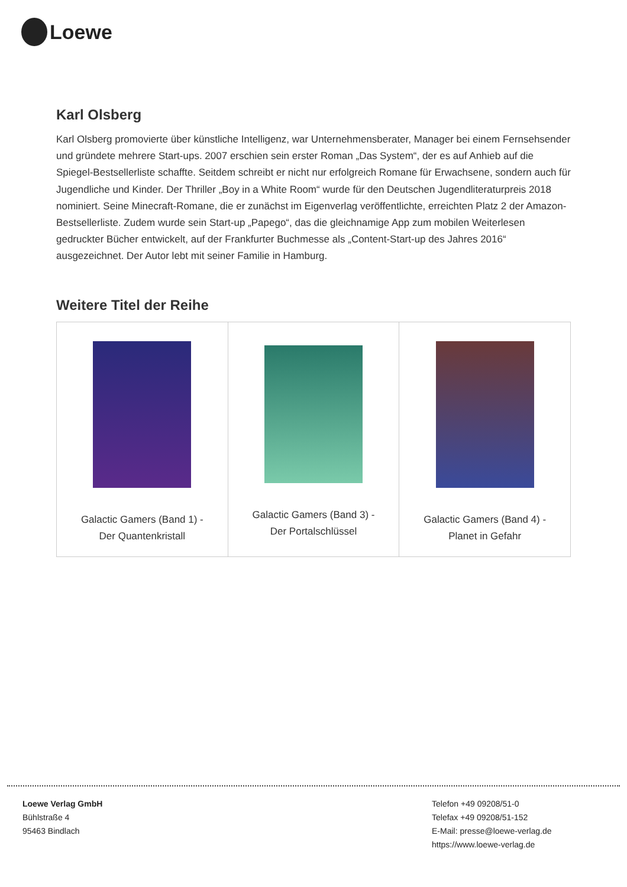Loewe
Karl Olsberg
Karl Olsberg promovierte über künstliche Intelligenz, war Unternehmensberater, Manager bei einem Fernsehsender und gründete mehrere Start-ups. 2007 erschien sein erster Roman „Das System“, der es auf Anhieb auf die Spiegel-Bestsellerliste schaffte. Seitdem schreibt er nicht nur erfolgreich Romane für Erwachsene, sondern auch für Jugendliche und Kinder. Der Thriller „Boy in a White Room“ wurde für den Deutschen Jugendliteraturpreis 2018 nominiert. Seine Minecraft-Romane, die er zunächst im Eigenverlag veröffentlichte, erreichten Platz 2 der Amazon-Bestsellerliste. Zudem wurde sein Start-up „Papego“, das die gleichnamige App zum mobilen Weiterlesen gedruckter Bücher entwickelt, auf der Frankfurter Buchmesse als „Content-Start-up des Jahres 2016“ ausgezeichnet. Der Autor lebt mit seiner Familie in Hamburg.
Weitere Titel der Reihe
| Galactic Gamers (Band 1) - Der Quantenkristall | Galactic Gamers (Band 3) - Der Portalschlüssel | Galactic Gamers (Band 4) - Planet in Gefahr |
Loewe Verlag GmbH
Bühlstraße 4
95463 Bindlach
Telefon +49 09208/51-0
Telefax +49 09208/51-152
E-Mail: presse@loewe-verlag.de
https://www.loewe-verlag.de